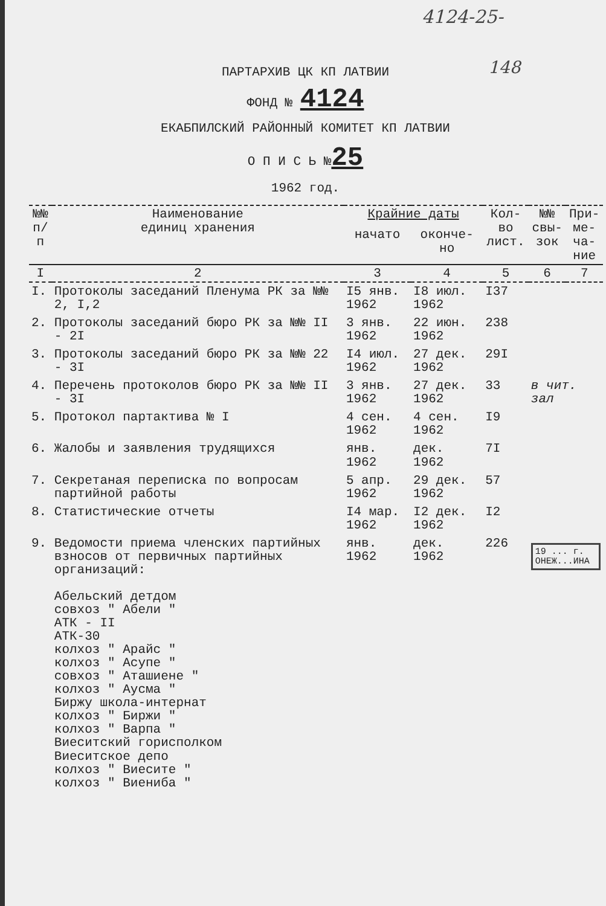4124-25-
148
ПАРТАРХИВ ЦК КП ЛАТВИИ
ФОНД № 4124
ЕКАБПИЛСКИЙ РАЙОННЫЙ КОМИТЕТ КП ЛАТВИИ
О П И С Ь №25
1962 год.
| №№ п/п | Наименование единиц хранения | Крайние даты | | Кол-во лист. | №№ свы- зок | При- ме- ча- ние |
| --- | --- | --- | --- | --- | --- | --- |
| | | начато | оконче- но | | | |
| I | 2 | 3 | 4 | 5 | 6 | 7 |
| I. | Протоколы заседаний Пленума РК за №№ 2, I,2 | I5 янв. 1962 | I8 июл. 1962 | I37 | | |
| 2. | Протоколы заседаний бюро РК за №№ II - 2I | 3 янв. 1962 | 22 июн. 1962 | 238 | | |
| 3. | Протоколы заседаний бюро РК за №№ 22 - 3I | I4 июл. 1962 | 27 дек. 1962 | 29I | | |
| 4. | Перечень протоколов бюро РК за №№ II - 3I | 3 янв. 1962 | 27 дек. 1962 | 33 | в чит. зал | |
| 5. | Протокол партактива № I | 4 сен. 1962 | 4 сен. 1962 | I9 | | |
| 6. | Жалобы и заявления трудящихся | янв. 1962 | дек. 1962 | 7I | | |
| 7. | Секретаная переписка по вопросам партийной работы | 5 апр. 1962 | 29 дек. 1962 | 57 | | |
| 8. | Статистические отчеты | I4 мар. 1962 | I2 дек. 1962 | I2 | | |
| 9. | Ведомости приема членских партийных взносов от первичных партийных организаций: Абельский детдом совхоз " Абели " АТК - II АТК-30 колхоз " Арайс " колхоз " Асупе " совхоз " Аташиене " колхоз " Аусма " Биржу школа-интернат колхоз " Биржи " колхоз " Варпа " Виеситский горисполком Виеситское депо колхоз " Виесите " колхоз " Виениба " | янв. 1962 | дек. 1962 | 226 | 19 ... г. ОНЕЖ...ИНА | |